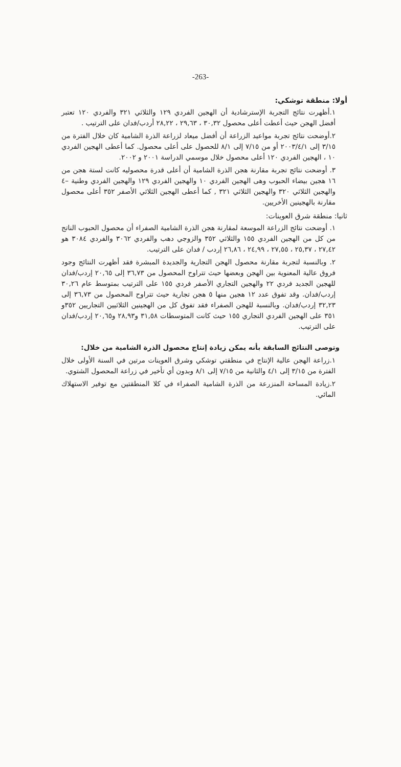-263-
أولا: منطقة توشكي:
١.أظهرت نتائج التجربة الإسترشادية أن الهجين الفردي ١٢٩ والثلاثي ٣٢١ والفردي ١٢٠ تعتبر أفضل الهجن حيث أعطت أعلى محصول ٣٠,٣٢ ، ٢٩,٦٣ ، ٢٨,٢٢ أردب/فدان على الترتيب .
٢.أوضحت نتائج تجربة مواعيد الزراعة أن أفضل ميعاد لزراعة الذرة الشامية كان خلال الفترة من ٣/١٥ إلى ٢٠٠٣/٤/١ أو من ٧/١٥ إلى ٨/١ للحصول على أعلى محصول. كما أعطى الهجين الفردي ١٠ ، الهجين الفردي ١٢٠ أعلى محصول خلال موسمي الدراسة ٢٠٠١ و ٢٠٠٢.
٣. أوضحت نتائج تجربة مقارنة هجن الذرة الشامية أن أعلى قدرة محصوليه كانت لستة هجن من ١٦ هجين بيضاء الحبوب وهى الهجين الفردي ١٠ والهجين الفردي ١٢٩ والهجين الفردي وطنية –٤ والهجين الثلاثي ٣٢٠ والهجين الثلاثي ٣٢١ , كما أعطى الهجين الثلاثي الأصفر ٣٥٢ أعلى محصول مقارنة بالهجينين الأخريين.
ثانيا: منطقة شرق العوينات:
١. أوضحت نتائج الزراعة الموسعة لمقارنة هجن الذرة الشامية الصفراء أن محصول الحبوب الناتج من كل من الهجين الفردي ١٥٥ والثلاثي ٣٥٢ والزوجي دهب والفردي ٣٠٦٢ والفردي ٣٠٨٤ هو ٢٧,٤٢ ، ٢٥,٣٧ ، ٢٧,٥٥ ، ٢٤,٩٩ ، ٢٦,٨٦ إردب / فدان على الترتيب.
٢. وبالنسبة لتجربة مقارنة محصول الهجن التجارية والجديدة المبشرة فقد أظهرت النتائج وجود فروق عالية المعنوية بين الهجن وبعضها حيث تتراوح المحصول من ٣٦,٧٣ إلى ٢٠,٦٥ إردب/فدان للهجين الجديد فردي ٢٢ والهجين التجاري الأصفر فردي ١٥٥ على الترتيب بمتوسط عام ٣٠,٢٦ إردب/فدان. وقد تفوق عدد ١٢ هجين منها ٥ هجن تجارية حيث تتراوح المحصول من ٣٦,٧٣ إلى ٣٢,٢٣ إردب/فدان. وبالنسبة للهجن الصفراء فقد تفوق كل من الهجينين الثلاثيين التجاريين ٣٥٢و ٣٥١ على الهجين الفردي التجاري ١٥٥ حيث كانت المتوسطات ٣١,٥٨ و٢٨,٩٣ و٢٠,٦٥ إردب/فدان على الترتيب.
وتوصى النتائج السابقة بأنه يمكن زيادة إنتاج محصول الذرة الشامية من خلال:
١.زراعة الهجن عالية الإنتاج في منطقتي توشكي وشرق العوينات مرتين في السنة الأولى خلال الفترة من ٣/١٥ إلى ٤/١ والثانية من ٧/١٥ إلى ٨/١ وبدون أي تأخير في زراعة المحصول الشتوي.
٢.زيادة المساحة المنزرعة من الذرة الشامية الصفراء في كلا المنطقتين مع توفير الاستهلاك المائي.